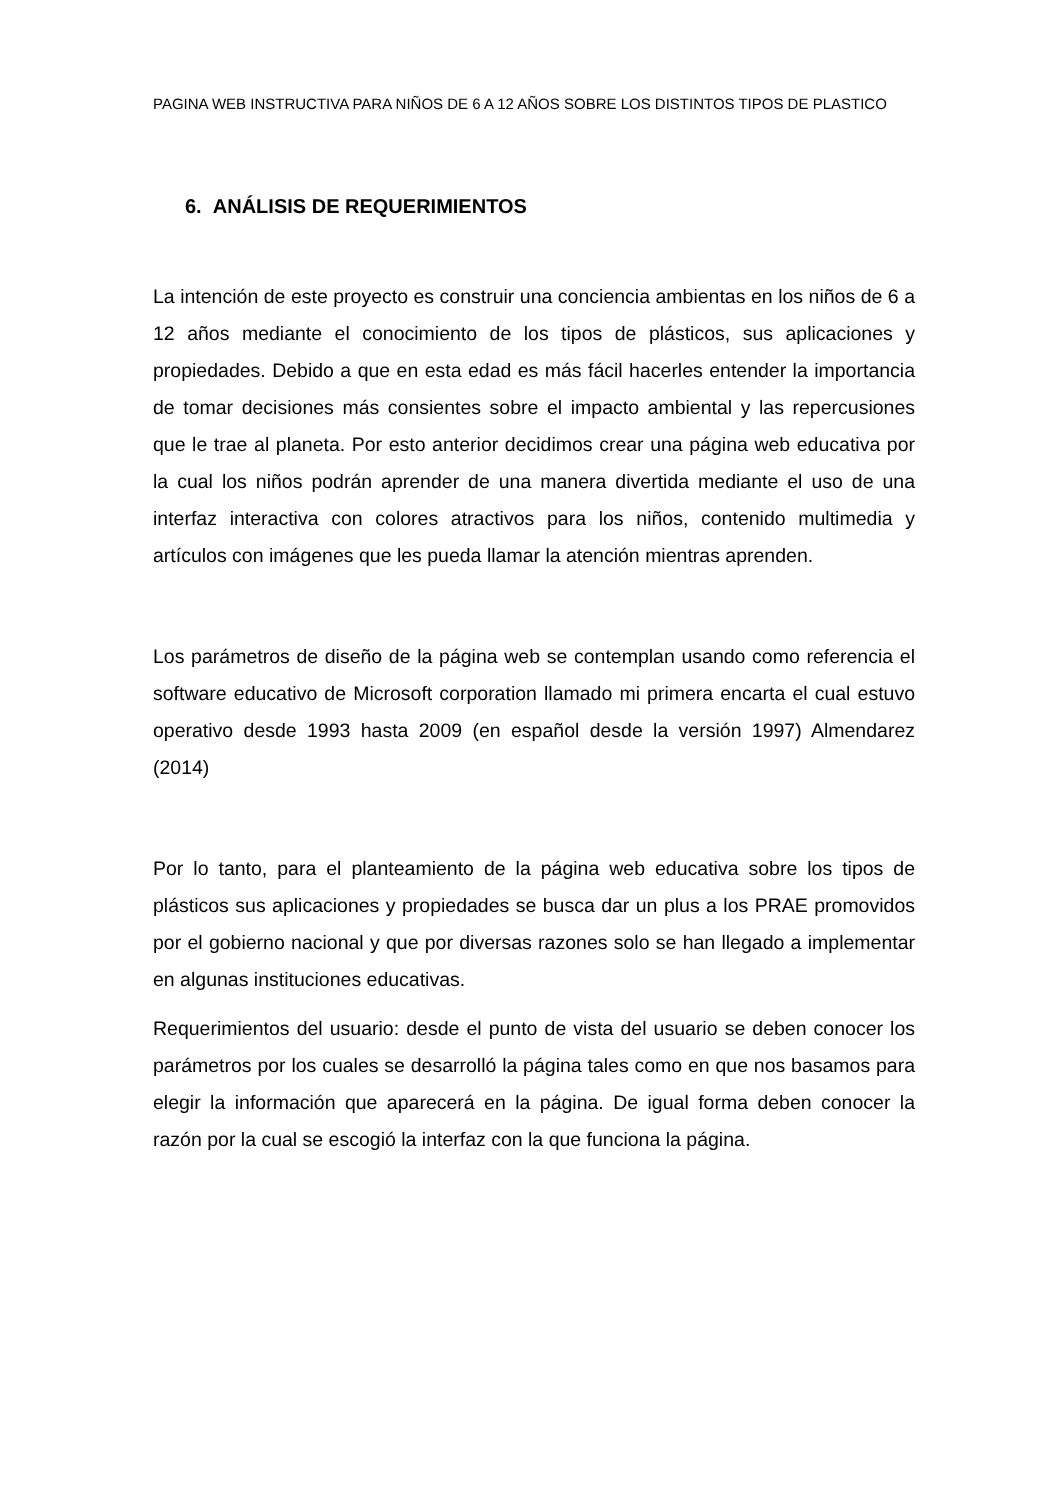PAGINA WEB INSTRUCTIVA PARA NIÑOS DE 6 A 12 AÑOS SOBRE LOS DISTINTOS TIPOS DE PLASTICO
6. ANÁLISIS DE REQUERIMIENTOS
La intención de este proyecto es construir una conciencia ambientas en los niños de 6 a 12 años mediante el conocimiento de los tipos de plásticos, sus aplicaciones y propiedades. Debido a que en esta edad es más fácil hacerles entender la importancia de tomar decisiones más consientes sobre el impacto ambiental y las repercusiones que le trae al planeta. Por esto anterior decidimos crear una página web educativa por la cual los niños podrán aprender de una manera divertida mediante el uso de una interfaz interactiva con colores atractivos para los niños, contenido multimedia y artículos con imágenes que les pueda llamar la atención mientras aprenden.
Los parámetros de diseño de la página web se contemplan usando como referencia el software educativo de Microsoft corporation llamado mi primera encarta el cual estuvo operativo desde 1993 hasta 2009 (en español desde la versión 1997) Almendarez (2014)
Por lo tanto, para el planteamiento de la página web educativa sobre los tipos de plásticos sus aplicaciones y propiedades se busca dar un plus a los PRAE promovidos por el gobierno nacional y que por diversas razones solo se han llegado a implementar en algunas instituciones educativas.
Requerimientos del usuario: desde el punto de vista del usuario se deben conocer los parámetros por los cuales se desarrolló la página tales como en que nos basamos para elegir la información que aparecerá en la página. De igual forma deben conocer la razón por la cual se escogió la interfaz con la que funciona la página.